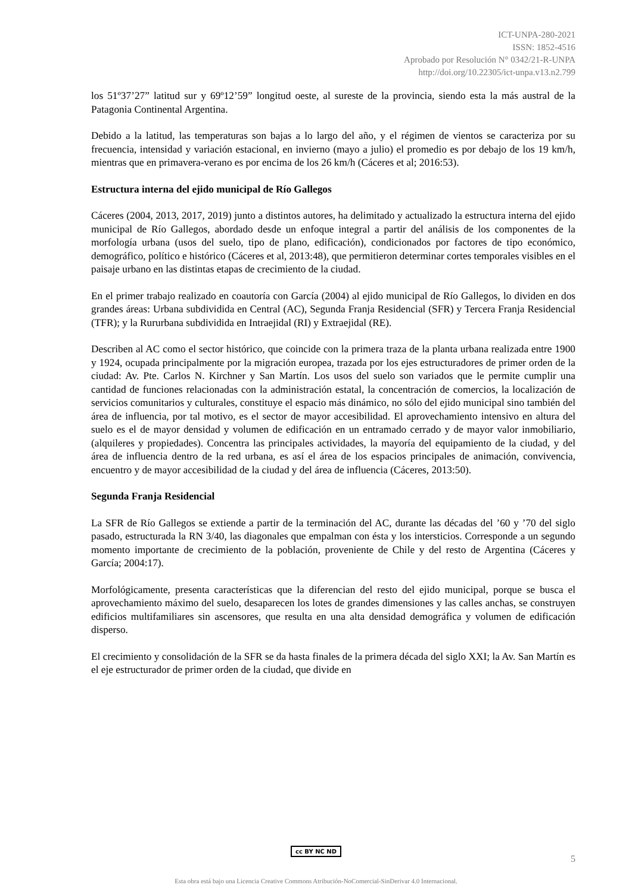ICT-UNPA-280-2021
ISSN: 1852-4516
Aprobado por Resolución N° 0342/21-R-UNPA
http://doi.org/10.22305/ict-unpa.v13.n2.799
los 51º37’27” latitud sur y 69º12’59” longitud oeste, al sureste de la provincia, siendo esta la más austral de la Patagonia Continental Argentina.
Debido a la latitud, las temperaturas son bajas a lo largo del año, y el régimen de vientos se caracteriza por su frecuencia, intensidad y variación estacional, en invierno (mayo a julio) el promedio es por debajo de los 19 km/h, mientras que en primavera-verano es por encima de los 26 km/h (Cáceres et al; 2016:53).
Estructura interna del ejido municipal de Río Gallegos
Cáceres (2004, 2013, 2017, 2019) junto a distintos autores, ha delimitado y actualizado la estructura interna del ejido municipal de Río Gallegos, abordado desde un enfoque integral a partir del análisis de los componentes de la morfología urbana (usos del suelo, tipo de plano, edificación), condicionados por factores de tipo económico, demográfico, político e histórico (Cáceres et al, 2013:48), que permitieron determinar cortes temporales visibles en el paisaje urbano en las distintas etapas de crecimiento de la ciudad.
En el primer trabajo realizado en coautoría con García (2004) al ejido municipal de Río Gallegos, lo dividen en dos grandes áreas: Urbana subdividida en Central (AC), Segunda Franja Residencial (SFR) y Tercera Franja Residencial (TFR); y la Rururbana subdividida en Intraejidal (RI) y Extraejidal (RE).
Describen al AC como el sector histórico, que coincide con la primera traza de la planta urbana realizada entre 1900 y 1924, ocupada principalmente por la migración europea, trazada por los ejes estructuradores de primer orden de la ciudad: Av. Pte. Carlos N. Kirchner y San Martín. Los usos del suelo son variados que le permite cumplir una cantidad de funciones relacionadas con la administración estatal, la concentración de comercios, la localización de servicios comunitarios y culturales, constituye el espacio más dinámico, no sólo del ejido municipal sino también del área de influencia, por tal motivo, es el sector de mayor accesibilidad. El aprovechamiento intensivo en altura del suelo es el de mayor densidad y volumen de edificación en un entramado cerrado y de mayor valor inmobiliario, (alquileres y propiedades). Concentra las principales actividades, la mayoría del equipamiento de la ciudad, y del área de influencia dentro de la red urbana, es así el área de los espacios principales de animación, convivencia, encuentro y de mayor accesibilidad de la ciudad y del área de influencia (Cáceres, 2013:50).
Segunda Franja Residencial
La SFR de Río Gallegos se extiende a partir de la terminación del AC, durante las décadas del ’60 y ’70 del siglo pasado, estructurada la RN 3/40, las diagonales que empalman con ésta y los intersticios. Corresponde a un segundo momento importante de crecimiento de la población, proveniente de Chile y del resto de Argentina (Cáceres y García; 2004:17).
Morfológicamente, presenta características que la diferencian del resto del ejido municipal, porque se busca el aprovechamiento máximo del suelo, desaparecen los lotes de grandes dimensiones y las calles anchas, se construyen edificios multifamiliares sin ascensores, que resulta en una alta densidad demográfica y volumen de edificación disperso.
El crecimiento y consolidación de la SFR se da hasta finales de la primera década del siglo XXI; la Av. San Martín es el eje estructurador de primer orden de la ciudad, que divide en
cc BY NC ND
5
Esta obra está bajo una Licencia Creative Commons Atribución-NoComercial-SinDerivar 4.0 Internacional.